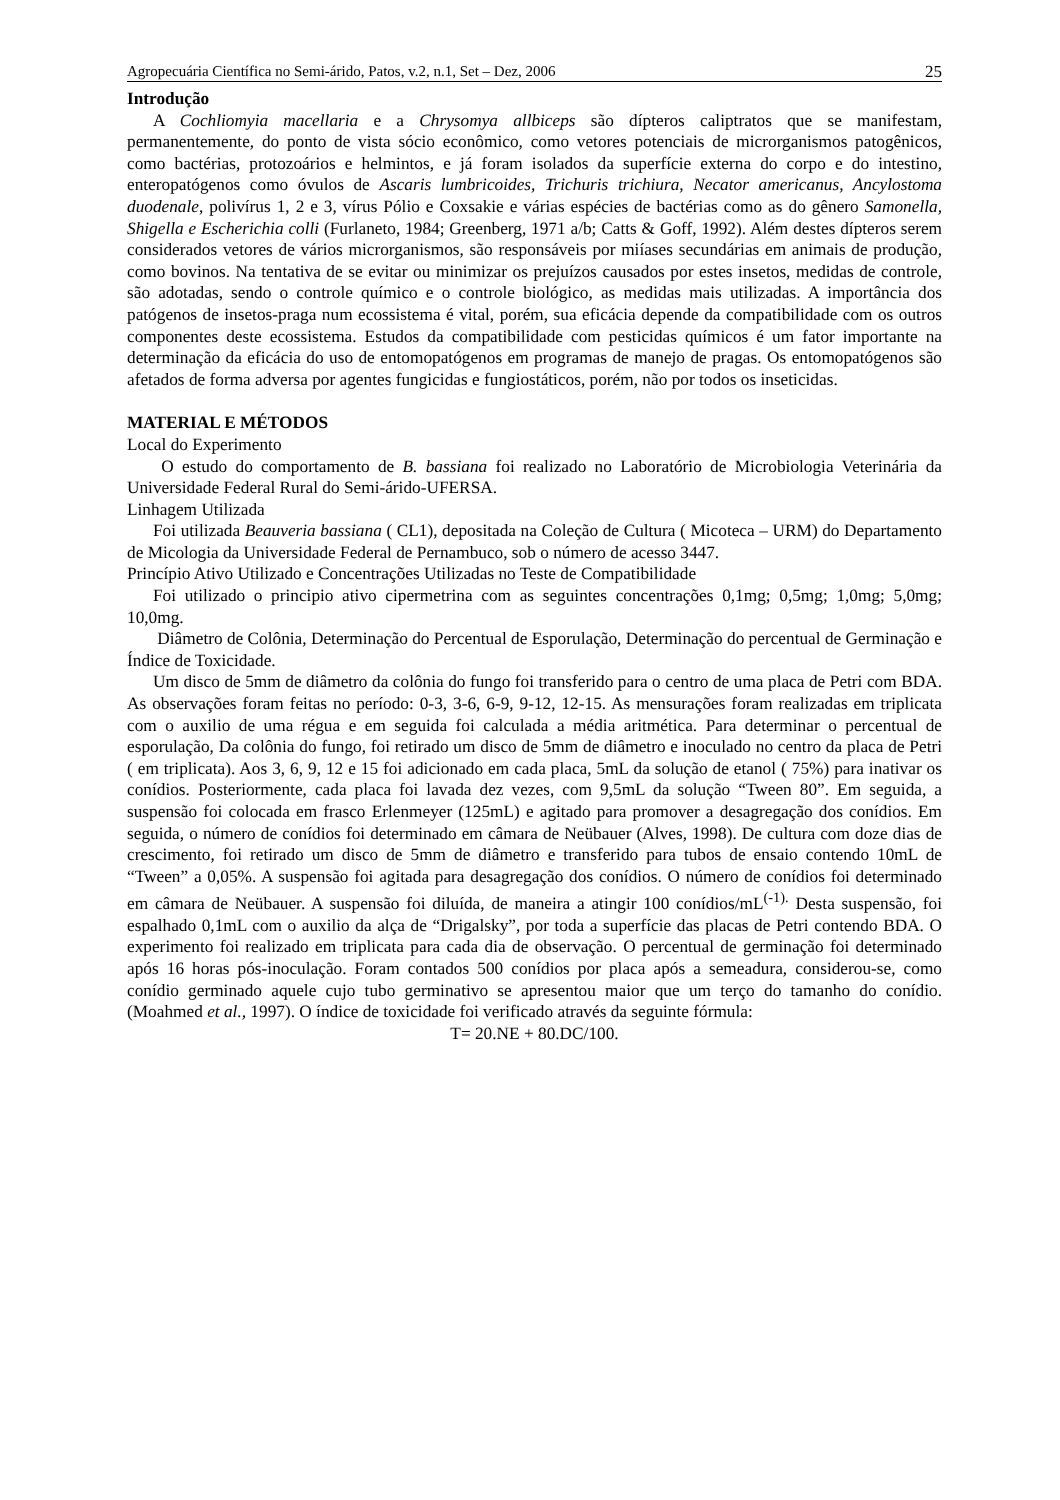Agropecuária Científica no Semi-árido, Patos, v.2, n.1, Set – Dez, 2006 25
Introdução
A Cochliomyia macellaria e a Chrysomya allbiceps são dípteros caliptratos que se manifestam, permanentemente, do ponto de vista sócio econômico, como vetores potenciais de microrganismos patogênicos, como bactérias, protozoários e helmintos, e já foram isolados da superfície externa do corpo e do intestino, enteropatógenos como óvulos de Ascaris lumbricoides, Trichuris trichiura, Necator americanus, Ancylostoma duodenale, polivírus 1, 2 e 3, vírus Pólio e Coxsakie e várias espécies de bactérias como as do gênero Samonella, Shigella e Escherichia colli (Furlaneto, 1984; Greenberg, 1971 a/b; Catts & Goff, 1992). Além destes dípteros serem considerados vetores de vários microrganismos, são responsáveis por miíases secundárias em animais de produção, como bovinos. Na tentativa de se evitar ou minimizar os prejuízos causados por estes insetos, medidas de controle, são adotadas, sendo o controle químico e o controle biológico, as medidas mais utilizadas. A importância dos patógenos de insetos-praga num ecossistema é vital, porém, sua eficácia depende da compatibilidade com os outros componentes deste ecossistema. Estudos da compatibilidade com pesticidas químicos é um fator importante na determinação da eficácia do uso de entomopatógenos em programas de manejo de pragas. Os entomopatógenos são afetados de forma adversa por agentes fungicidas e fungiostáticos, porém, não por todos os inseticidas.
MATERIAL E MÉTODOS
Local do Experimento
O estudo do comportamento de B. bassiana foi realizado no Laboratório de Microbiologia Veterinária da Universidade Federal Rural do Semi-árido-UFERSA.
Linhagem Utilizada
Foi utilizada Beauveria bassiana ( CL1), depositada na Coleção de Cultura ( Micoteca – URM) do Departamento de Micologia da Universidade Federal de Pernambuco, sob o número de acesso 3447.
Princípio Ativo Utilizado e Concentrações Utilizadas no Teste de Compatibilidade
Foi utilizado o principio ativo cipermetrina com as seguintes concentrações 0,1mg; 0,5mg; 1,0mg; 5,0mg; 10,0mg.
Diâmetro de Colônia, Determinação do Percentual de Esporulação, Determinação do percentual de Germinação e Índice de Toxicidade.
Um disco de 5mm de diâmetro da colônia do fungo foi transferido para o centro de uma placa de Petri com BDA. As observações foram feitas no período: 0-3, 3-6, 6-9, 9-12, 12-15. As mensurações foram realizadas em triplicata com o auxilio de uma régua e em seguida foi calculada a média aritmética. Para determinar o percentual de esporulação, Da colônia do fungo, foi retirado um disco de 5mm de diâmetro e inoculado no centro da placa de Petri ( em triplicata). Aos 3, 6, 9, 12 e 15 foi adicionado em cada placa, 5mL da solução de etanol ( 75%) para inativar os conídios. Posteriormente, cada placa foi lavada dez vezes, com 9,5mL da solução “Tween 80”. Em seguida, a suspensão foi colocada em frasco Erlenmeyer (125mL) e agitado para promover a desagregação dos conídios. Em seguida, o número de conídios foi determinado em câmara de Neübauer (Alves, 1998). De cultura com doze dias de crescimento, foi retirado um disco de 5mm de diâmetro e transferido para tubos de ensaio contendo 10mL de “Tween” a 0,05%. A suspensão foi agitada para desagregação dos conídios. O número de conídios foi determinado em câmara de Neübauer. A suspensão foi diluída, de maneira a atingir 100 conídios/mL<sup>(-1).</sup> Desta suspensão, foi espalhado 0,1mL com o auxilio da alça de “Drigalsky”, por toda a superfície das placas de Petri contendo BDA. O experimento foi realizado em triplicata para cada dia de observação. O percentual de germinação foi determinado após 16 horas pós-inoculação. Foram contados 500 conídios por placa após a semeadura, considerou-se, como conídio germinado aquele cujo tubo germinativo se apresentou maior que um terço do tamanho do conídio. (Moahmed et al., 1997). O índice de toxicidade foi verificado através da seguinte fórmula:
T= 20.NE + 80.DC/100.